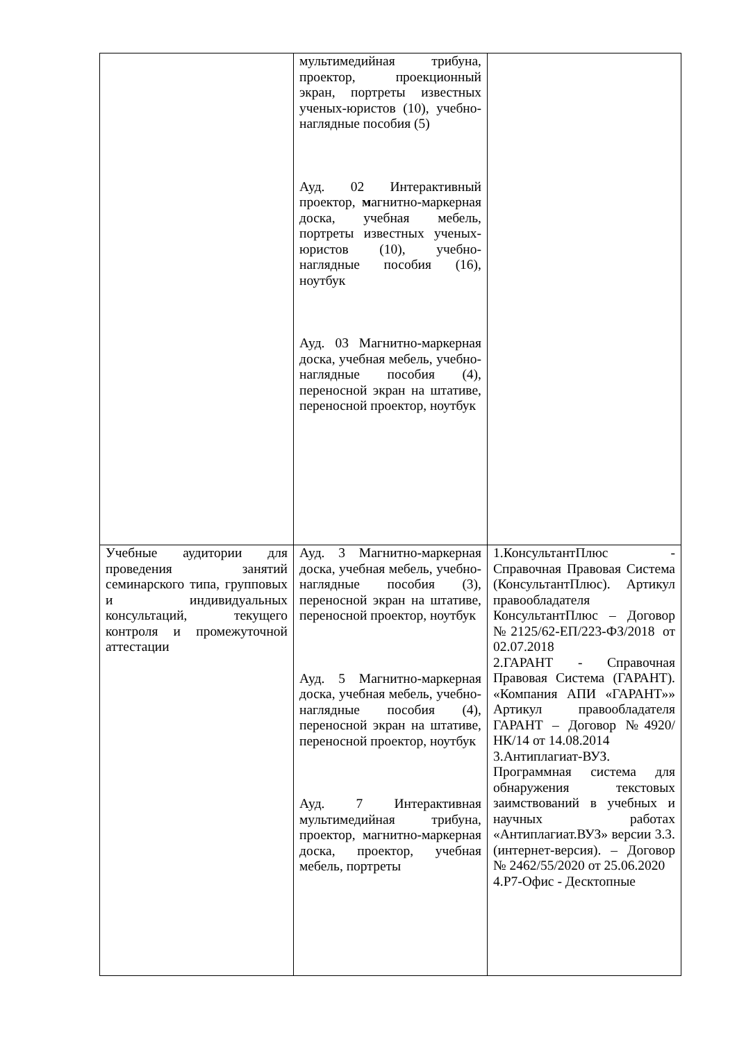| | мультимедийная трибуна, проектор, проекционный экран, портреты известных ученых-юристов (10), учебно-наглядные пособия (5) Ауд. 02 Интерактивный проектор, м агнитно-маркерная доска, учебная мебель, портреты известных ученых-юристов (10), учебно-наглядные пособия (16), ноутбук Ауд. 03 Магнитно-маркерная доска, учебная мебель, учебно-наглядные пособия (4), переносной экран на штативе, переносной проектор, ноутбук | |
| Учебные аудитории для проведения занятий семинарского типа, групповых и индивидуальных консультаций, текущего контроля и промежуточной аттестации | Ауд. 3 Магнитно-маркерная доска, учебная мебель, учебно- наглядные пособия (3), переносной экран на штативе, переносной проектор, ноутбук Ауд. 5 Магнитно-маркерная доска, учебная мебель, учебно- наглядные пособия (4), переносной экран на штативе, переносной проектор, ноутбук Ауд. 7 Интерактивная мультимедийная трибуна, проектор, магнитно-маркерная доска, проектор, учебная мебель, портреты | 1.КонсультантПлюс - Справочная Правовая Система (КонсультантПлюс). Артикул правообладателя КонсультантПлюс – Договор №2125/62-ЕП/223-ФЗ/2018 от 02.07.2018 2.ГАРАНТ - Справочная Правовая Система (ГАРАНТ). «Компания АПИ «ГАРАНТ»» Артикул правообладателя ГАРАНТ – Договор №4920/НК/14 от 14.08.2014 3.Антиплагиат-ВУЗ. Программная система для обнаружения текстовых заимствований в учебных и научных работах «Антиплагиат.ВУЗ» версии 3.3. (интернет-версия). – Договор № 2462/55/2020 от 25.06.2020 4.Р7-Офис - Десктопные |